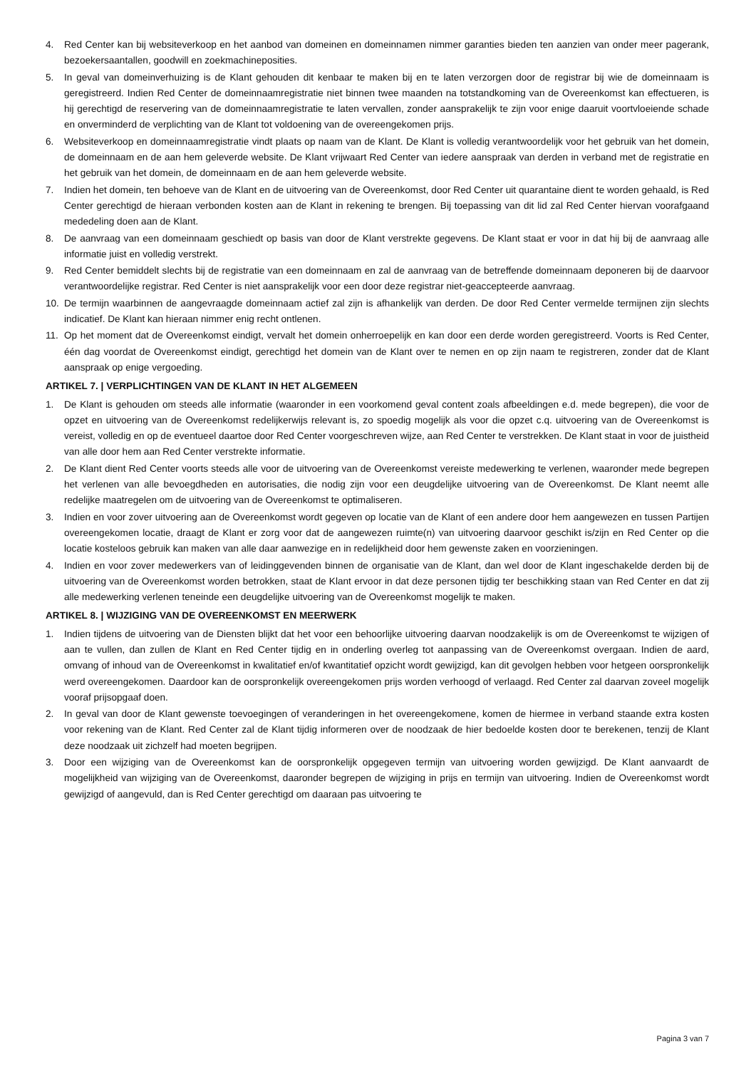4. Red Center kan bij websiteverkoop en het aanbod van domeinen en domeinnamen nimmer garanties bieden ten aanzien van onder meer pagerank, bezoekersaantallen, goodwill en zoekmachineposities.
5. In geval van domeinverhuizing is de Klant gehouden dit kenbaar te maken bij en te laten verzorgen door de registrar bij wie de domeinnaam is geregistreerd. Indien Red Center de domeinnaamregistratie niet binnen twee maanden na totstandkoming van de Overeenkomst kan effectueren, is hij gerechtigd de reservering van de domeinnaamregistratie te laten vervallen, zonder aansprakelijk te zijn voor enige daaruit voortvloeiende schade en onverminderd de verplichting van de Klant tot voldoening van de overeengekomen prijs.
6. Websiteverkoop en domeinnaamregistratie vindt plaats op naam van de Klant. De Klant is volledig verantwoordelijk voor het gebruik van het domein, de domeinnaam en de aan hem geleverde website. De Klant vrijwaart Red Center van iedere aanspraak van derden in verband met de registratie en het gebruik van het domein, de domeinnaam en de aan hem geleverde website.
7. Indien het domein, ten behoeve van de Klant en de uitvoering van de Overeenkomst, door Red Center uit quarantaine dient te worden gehaald, is Red Center gerechtigd de hieraan verbonden kosten aan de Klant in rekening te brengen. Bij toepassing van dit lid zal Red Center hiervan voorafgaand mededeling doen aan de Klant.
8. De aanvraag van een domeinnaam geschiedt op basis van door de Klant verstrekte gegevens. De Klant staat er voor in dat hij bij de aanvraag alle informatie juist en volledig verstrekt.
9. Red Center bemiddelt slechts bij de registratie van een domeinnaam en zal de aanvraag van de betreffende domeinnaam deponeren bij de daarvoor verantwoordelijke registrar. Red Center is niet aansprakelijk voor een door deze registrar niet-geaccepteerde aanvraag.
10. De termijn waarbinnen de aangevraagde domeinnaam actief zal zijn is afhankelijk van derden. De door Red Center vermelde termijnen zijn slechts indicatief. De Klant kan hieraan nimmer enig recht ontlenen.
11. Op het moment dat de Overeenkomst eindigt, vervalt het domein onherroepelijk en kan door een derde worden geregistreerd. Voorts is Red Center, één dag voordat de Overeenkomst eindigt, gerechtigd het domein van de Klant over te nemen en op zijn naam te registreren, zonder dat de Klant aanspraak op enige vergoeding.
ARTIKEL 7. | VERPLICHTINGEN VAN DE KLANT IN HET ALGEMEEN
1. De Klant is gehouden om steeds alle informatie (waaronder in een voorkomend geval content zoals afbeeldingen e.d. mede begrepen), die voor de opzet en uitvoering van de Overeenkomst redelijkerwijs relevant is, zo spoedig mogelijk als voor die opzet c.q. uitvoering van de Overeenkomst is vereist, volledig en op de eventueel daartoe door Red Center voorgeschreven wijze, aan Red Center te verstrekken. De Klant staat in voor de juistheid van alle door hem aan Red Center verstrekte informatie.
2. De Klant dient Red Center voorts steeds alle voor de uitvoering van de Overeenkomst vereiste medewerking te verlenen, waaronder mede begrepen het verlenen van alle bevoegdheden en autorisaties, die nodig zijn voor een deugdelijke uitvoering van de Overeenkomst. De Klant neemt alle redelijke maatregelen om de uitvoering van de Overeenkomst te optimaliseren.
3. Indien en voor zover uitvoering aan de Overeenkomst wordt gegeven op locatie van de Klant of een andere door hem aangewezen en tussen Partijen overeengekomen locatie, draagt de Klant er zorg voor dat de aangewezen ruimte(n) van uitvoering daarvoor geschikt is/zijn en Red Center op die locatie kosteloos gebruik kan maken van alle daar aanwezige en in redelijkheid door hem gewenste zaken en voorzieningen.
4. Indien en voor zover medewerkers van of leidinggevenden binnen de organisatie van de Klant, dan wel door de Klant ingeschakelde derden bij de uitvoering van de Overeenkomst worden betrokken, staat de Klant ervoor in dat deze personen tijdig ter beschikking staan van Red Center en dat zij alle medewerking verlenen teneinde een deugdelijke uitvoering van de Overeenkomst mogelijk te maken.
ARTIKEL 8. | WIJZIGING VAN DE OVEREENKOMST EN MEERWERK
1. Indien tijdens de uitvoering van de Diensten blijkt dat het voor een behoorlijke uitvoering daarvan noodzakelijk is om de Overeenkomst te wijzigen of aan te vullen, dan zullen de Klant en Red Center tijdig en in onderling overleg tot aanpassing van de Overeenkomst overgaan. Indien de aard, omvang of inhoud van de Overeenkomst in kwalitatief en/of kwantitatief opzicht wordt gewijzigd, kan dit gevolgen hebben voor hetgeen oorspronkelijk werd overeengekomen. Daardoor kan de oorspronkelijk overeengekomen prijs worden verhoogd of verlaagd. Red Center zal daarvan zoveel mogelijk vooraf prijsopgaaf doen.
2. In geval van door de Klant gewenste toevoegingen of veranderingen in het overeengekomene, komen de hiermee in verband staande extra kosten voor rekening van de Klant. Red Center zal de Klant tijdig informeren over de noodzaak de hier bedoelde kosten door te berekenen, tenzij de Klant deze noodzaak uit zichzelf had moeten begrijpen.
3. Door een wijziging van de Overeenkomst kan de oorspronkelijk opgegeven termijn van uitvoering worden gewijzigd. De Klant aanvaardt de mogelijkheid van wijziging van de Overeenkomst, daaronder begrepen de wijziging in prijs en termijn van uitvoering. Indien de Overeenkomst wordt gewijzigd of aangevuld, dan is Red Center gerechtigd om daaraan pas uitvoering te
Pagina 3 van 7